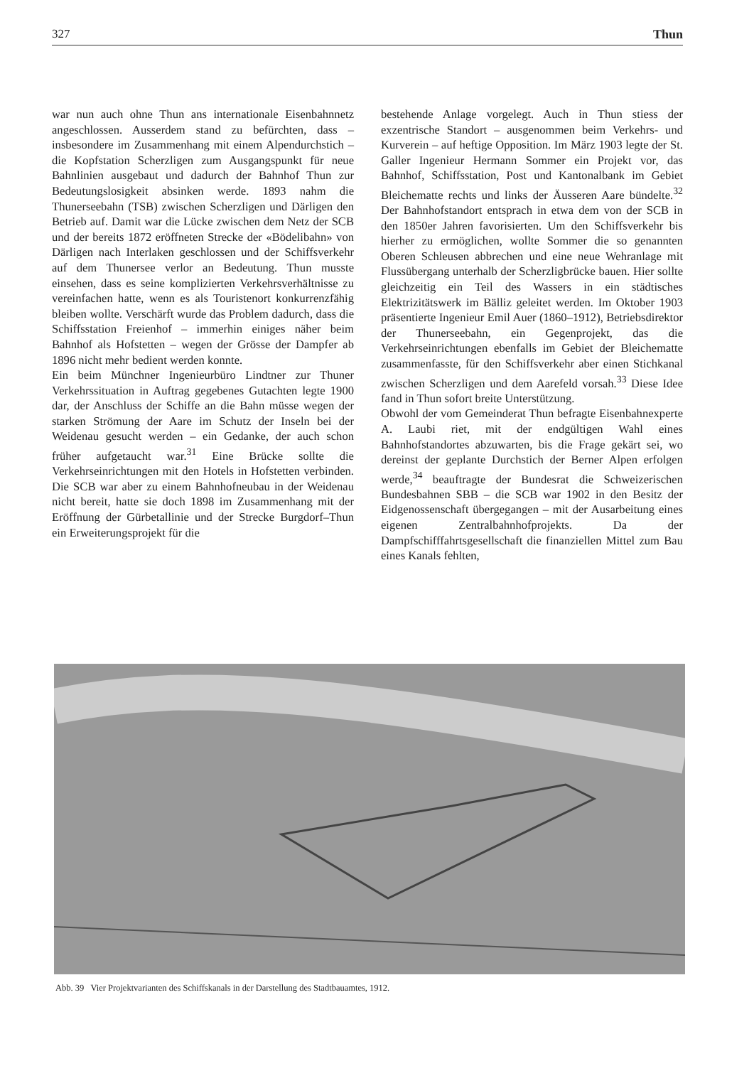327 Thun
war nun auch ohne Thun ans internationale Eisenbahnnetz angeschlossen. Ausserdem stand zu befürchten, dass – insbesondere im Zusammenhang mit einem Alpendurchstich – die Kopfstation Scherzligen zum Ausgangspunkt für neue Bahnlinien ausgebaut und dadurch der Bahnhof Thun zur Bedeutungslosigkeit absinken werde. 1893 nahm die Thunerseebahn (TSB) zwischen Scherzligen und Därligen den Betrieb auf. Damit war die Lücke zwischen dem Netz der SCB und der bereits 1872 eröffneten Strecke der «Bödelibahn» von Därligen nach Interlaken geschlossen und der Schiffsverkehr auf dem Thunersee verlor an Bedeutung. Thun musste einsehen, dass es seine komplizierten Verkehrsverhältnisse zu vereinfachen hatte, wenn es als Touristenort konkurrenzfähig bleiben wollte. Verschärft wurde das Problem dadurch, dass die Schiffsstation Freienhof – immerhin einiges näher beim Bahnhof als Hofstetten – wegen der Grösse der Dampfer ab 1896 nicht mehr bedient werden konnte.
Ein beim Münchner Ingenieurbüro Lindtner zur Thuner Verkehrssituation in Auftrag gegebenes Gutachten legte 1900 dar, der Anschluss der Schiffe an die Bahn müsse wegen der starken Strömung der Aare im Schutz der Inseln bei der Weidenau gesucht werden – ein Gedanke, der auch schon früher aufgetaucht war.<sup>31</sup> Eine Brücke sollte die Verkehrseinrichtungen mit den Hotels in Hofstetten verbinden. Die SCB war aber zu einem Bahnhofneubau in der Weidenau nicht bereit, hatte sie doch 1898 im Zusammenhang mit der Eröffnung der Gürbetallinie und der Strecke Burgdorf–Thun ein Erweiterungsprojekt für die
bestehende Anlage vorgelegt. Auch in Thun stiess der exzentrische Standort – ausgenommen beim Verkehrs- und Kurverein – auf heftige Opposition. Im März 1903 legte der St. Galler Ingenieur Hermann Sommer ein Projekt vor, das Bahnhof, Schiffsstation, Post und Kantonalbank im Gebiet Bleichematte rechts und links der Äusseren Aare bündelte.<sup>32</sup> Der Bahnhofstandort entsprach in etwa dem von der SCB in den 1850er Jahren favorisierten. Um den Schiffsverkehr bis hierher zu ermöglichen, wollte Sommer die so genannten Oberen Schleusen abbrechen und eine neue Wehranlage mit Flussübergang unterhalb der Scherzligbrücke bauen. Hier sollte gleichzeitig ein Teil des Wassers in ein städtisches Elektrizitätswerk im Bälliz geleitet werden. Im Oktober 1903 präsentierte Ingenieur Emil Auer (1860–1912), Betriebsdirektor der Thunerseebahn, ein Gegenprojekt, das die Verkehrseinrichtungen ebenfalls im Gebiet der Bleichematte zusammenfasste, für den Schiffsverkehr aber einen Stichkanal zwischen Scherzligen und dem Aarefeld vorsah.<sup>33</sup> Diese Idee fand in Thun sofort breite Unterstützung.
Obwohl der vom Gemeinderat Thun befragte Eisenbahnexperte A. Laubi riet, mit der endgültigen Wahl eines Bahnhofstandortes abzuwarten, bis die Frage gekärt sei, wo dereinst der geplante Durchstich der Berner Alpen erfolgen werde,<sup>34</sup> beauftragte der Bundesrat die Schweizerischen Bundesbahnen SBB – die SCB war 1902 in den Besitz der Eidgenossenschaft übergegangen – mit der Ausarbeitung eines eigenen Zentralbahnhofprojekts. Da der Dampfschifffahrtsgesellschaft die finanziellen Mittel zum Bau eines Kanals fehlten,
Abb. 39 Vier Projektvarianten des Schiffskanals in der Darstellung des Stadtbauamtes, 1912.